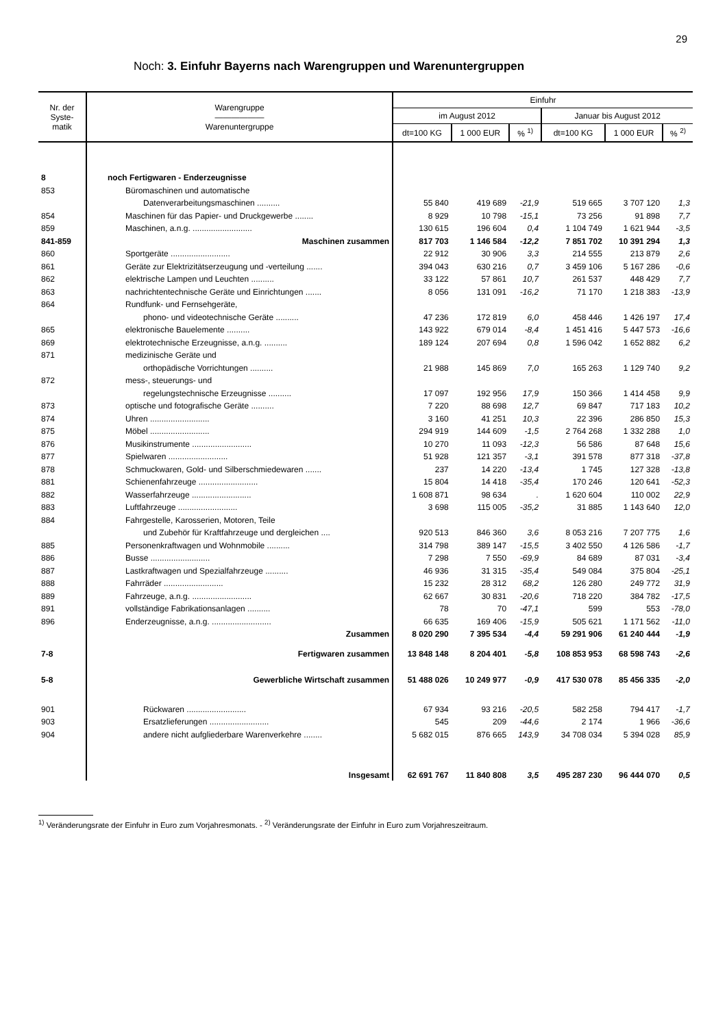29
Noch: 3. Einfuhr Bayerns nach Warengruppen und Warenuntergruppen
| Nr. der Syste- matik | Warengruppe —————— Warenuntergruppe | Einfuhr | | | | | |
| --- | --- | --- | --- | --- | --- | --- | --- |
| | | im August 2012 | | | Januar bis August 2012 | | |
| | | dt=100 KG | 1 000 EUR | % <sup>1)</sup> | dt=100 KG | 1 000 EUR | % <sup>2)</sup> |
| 8 | noch Fertigwaren - Enderzeugnisse | | | | | | |
| 853 | Büromaschinen und automatische | | | | | | |
| | Datenverarbeitungsmaschinen .......... | 55 840 | 419 689 | -21,9 | 519 665 | 3 707 120 | 1,3 |
| 854 | Maschinen für das Papier- und Druckgewerbe ........ | 8 929 | 10 798 | -15,1 | 73 256 | 91 898 | 7,7 |
| 859 | Maschinen, a.n.g. .......................... | 130 615 | 196 604 | 0,4 | 1 104 749 | 1 621 944 | -3,5 |
| 841-859 | Maschinen zusammen | 817 703 | 1 146 584 | -12,2 | 7 851 702 | 10 391 294 | 1,3 |
| 860 | Sportgeräte .......................... | 22 912 | 30 906 | 3,3 | 214 555 | 213 879 | 2,6 |
| 861 | Geräte zur Elektrizitätserzeugung und -verteilung ....... | 394 043 | 630 216 | 0,7 | 3 459 106 | 5 167 286 | -0,6 |
| 862 | elektrische Lampen und Leuchten .......... | 33 122 | 57 861 | 10,7 | 261 537 | 448 429 | 7,7 |
| 863 | nachrichtentechnische Geräte und Einrichtungen ....... | 8 056 | 131 091 | -16,2 | 71 170 | 1 218 383 | -13,9 |
| 864 | Rundfunk- und Fernsehgeräte, | | | | | | |
| | phono- und videotechnische Geräte .......... | 47 236 | 172 819 | 6,0 | 458 446 | 1 426 197 | 17,4 |
| 865 | elektronische Bauelemente .......... | 143 922 | 679 014 | -8,4 | 1 451 416 | 5 447 573 | -16,6 |
| 869 | elektrotechnische Erzeugnisse, a.n.g. .......... | 189 124 | 207 694 | 0,8 | 1 596 042 | 1 652 882 | 6,2 |
| 871 | medizinische Geräte und | | | | | | |
| | orthopädische Vorrichtungen .......... | 21 988 | 145 869 | 7,0 | 165 263 | 1 129 740 | 9,2 |
| 872 | mess-, steuerungs- und | | | | | | |
| | regelungstechnische Erzeugnisse .......... | 17 097 | 192 956 | 17,9 | 150 366 | 1 414 458 | 9,9 |
| 873 | optische und fotografische Geräte .......... | 7 220 | 88 698 | 12,7 | 69 847 | 717 183 | 10,2 |
| 874 | Uhren .......................... | 3 160 | 41 251 | 10,3 | 22 396 | 286 850 | 15,3 |
| 875 | Möbel .......................... | 294 919 | 144 609 | -1,5 | 2 764 268 | 1 332 288 | 1,0 |
| 876 | Musikinstrumente .......................... | 10 270 | 11 093 | -12,3 | 56 586 | 87 648 | 15,6 |
| 877 | Spielwaren .......................... | 51 928 | 121 357 | -3,1 | 391 578 | 877 318 | -37,8 |
| 878 | Schmuckwaren, Gold- und Silberschmiedewaren ....... | 237 | 14 220 | -13,4 | 1 745 | 127 328 | -13,8 |
| 881 | Schienenfahrzeuge .......................... | 15 804 | 14 418 | -35,4 | 170 246 | 120 641 | -52,3 |
| 882 | Wasserfahrzeuge .......................... | 1 608 871 | 98 634 | . | 1 620 604 | 110 002 | 22,9 |
| 883 | Luftfahrzeuge .......................... | 3 698 | 115 005 | -35,2 | 31 885 | 1 143 640 | 12,0 |
| 884 | Fahrgestelle, Karosserien, Motoren, Teile | | | | | | |
| | und Zubehör für Kraftfahrzeuge und dergleichen .... | 920 513 | 846 360 | 3,6 | 8 053 216 | 7 207 775 | 1,6 |
| 885 | Personenkraftwagen und Wohnmobile .......... | 314 798 | 389 147 | -15,5 | 3 402 550 | 4 126 586 | -1,7 |
| 886 | Busse .......................... | 7 298 | 7 550 | -69,9 | 84 689 | 87 031 | -3,4 |
| 887 | Lastkraftwagen und Spezialfahrzeuge .......... | 46 936 | 31 315 | -35,4 | 549 084 | 375 804 | -25,1 |
| 888 | Fahrräder .......................... | 15 232 | 28 312 | 68,2 | 126 280 | 249 772 | 31,9 |
| 889 | Fahrzeuge, a.n.g. .......................... | 62 667 | 30 831 | -20,6 | 718 220 | 384 782 | -17,5 |
| 891 | vollständige Fabrikationsanlagen .......... | 78 | 70 | -47,1 | 599 | 553 | -78,0 |
| 896 | Enderzeugnisse, a.n.g. .......................... | 66 635 | 169 406 | -15,9 | 505 621 | 1 171 562 | -11,0 |
| | Zusammen | 8 020 290 | 7 395 534 | -4,4 | 59 291 906 | 61 240 444 | -1,9 |
| 7-8 | Fertigwaren zusammen | 13 848 148 | 8 204 401 | -5,8 | 108 853 953 | 68 598 743 | -2,6 |
| 5-8 | Gewerbliche Wirtschaft zusammen | 51 488 026 | 10 249 977 | -0,9 | 417 530 078 | 85 456 335 | -2,0 |
| 901 | Rückwaren .......................... | 67 934 | 93 216 | -20,5 | 582 258 | 794 417 | -1,7 |
| 903 | Ersatzlieferungen .......................... | 545 | 209 | -44,6 | 2 174 | 1 966 | -36,6 |
| 904 | andere nicht aufgliederbare Warenverkehre ........ | 5 682 015 | 876 665 | 143,9 | 34 708 034 | 5 394 028 | 85,9 |
| | Insgesamt | 62 691 767 | 11 840 808 | 3,5 | 495 287 230 | 96 444 070 | 0,5 |
<sup>1)</sup> Veränderungsrate der Einfuhr in Euro zum Vorjahresmonats. - <sup>2)</sup> Veränderungsrate der Einfuhr in Euro zum Vorjahreszeitraum.